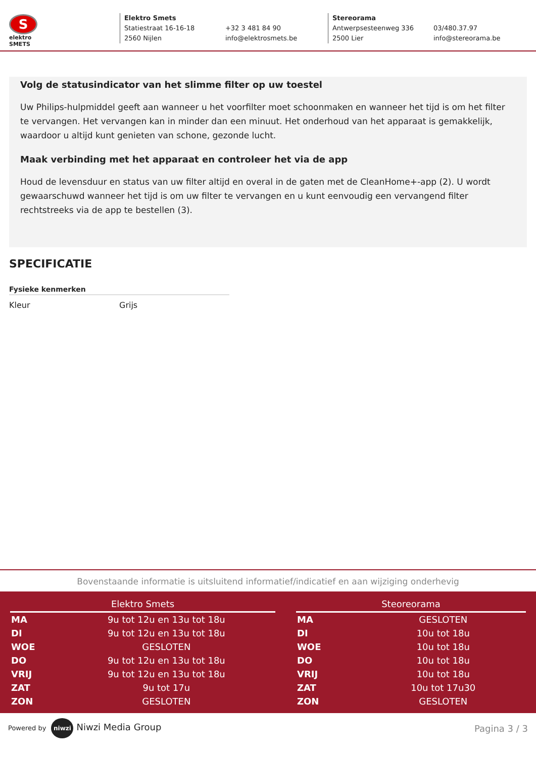S
elektro
SMETS
Elektro Smets Statiestraat 16-16-18 +32 3 481 84 90 2560 Nijlen info@elektrosmets.be
Stereorama Antwerpsesteenweg 336 03/480.37.97 2500 Lier info@stereorama.be
Volg de statusindicator van het slimme filter op uw toestel
Uw Philips-hulpmiddel geeft aan wanneer u het voorfilter moet schoonmaken en wanneer het tijd is om het filter te vervangen. Het vervangen kan in minder dan een minuut. Het onderhoud van het apparaat is gemakkelijk, waardoor u altijd kunt genieten van schone, gezonde lucht.
Maak verbinding met het apparaat en controleer het via de app
Houd de levensduur en status van uw filter altijd en overal in de gaten met de CleanHome+-app (2). U wordt gewaarschuwd wanneer het tijd is om uw filter te vervangen en u kunt eenvoudig een vervangend filter rechtstreeks via de app te bestellen (3).
SPECIFICATIE
Fysieke kenmerken
Kleur Grijs
Bovenstaande informatie is uitsluitend informatief/indicatief en aan wijziging onderhevig
| Elektro Smets | |
| --- | --- |
| MA | 9u tot 12u en 13u tot 18u |
| DI | 9u tot 12u en 13u tot 18u |
| WOE | GESLOTEN |
| DO | 9u tot 12u en 13u tot 18u |
| VRIJ | 9u tot 12u en 13u tot 18u |
| ZAT | 9u tot 17u |
| ZON | GESLOTEN |
| Steoreorama | |
| --- | --- |
| MA | GESLOTEN |
| DI | 10u tot 18u |
| WOE | 10u tot 18u |
| DO | 10u tot 18u |
| VRIJ | 10u tot 18u |
| ZAT | 10u tot 17u30 |
| ZON | GESLOTEN |
Powered by niwzi Niwzi Media Group
Pagina 3 / 3